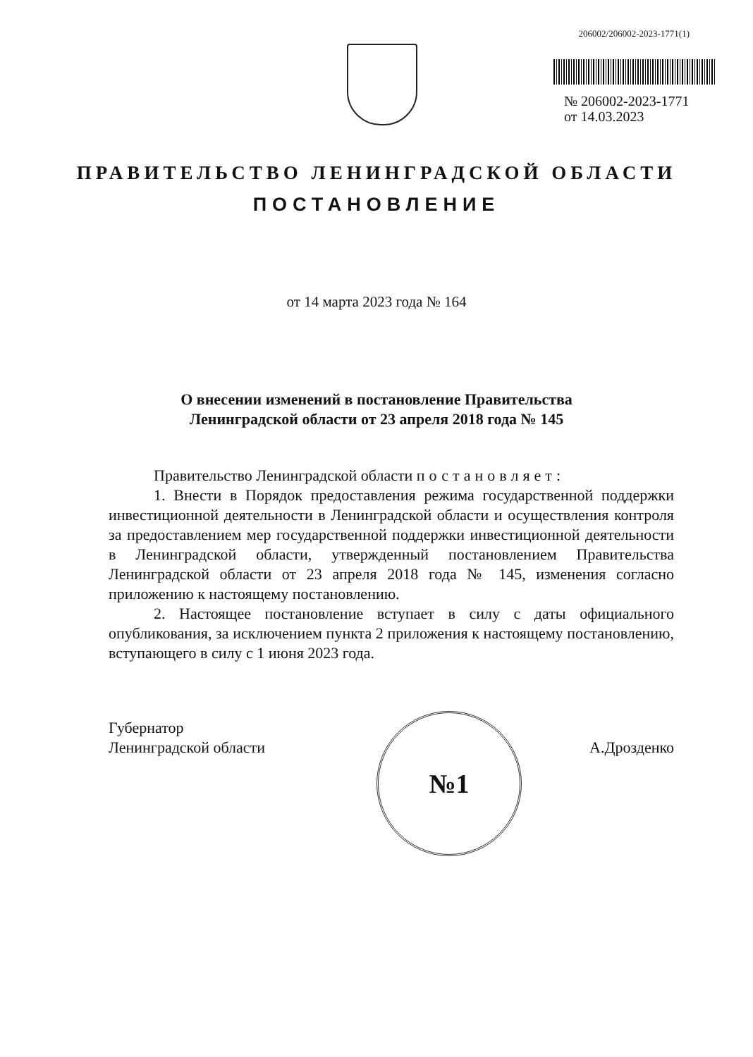206002/206002-2023-1771(1)
№ 206002-2023-1771
от 14.03.2023
ПРАВИТЕЛЬСТВО ЛЕНИНГРАДСКОЙ ОБЛАСТИ
ПОСТАНОВЛЕНИЕ
от 14 марта 2023 года № 164
О внесении изменений в постановление Правительства
Ленинградской области от 23 апреля 2018 года № 145
Правительство Ленинградской области постановляет:
1. Внести в Порядок предоставления режима государственной поддержки инвестиционной деятельности в Ленинградской области и осуществления контроля за предоставлением мер государственной поддержки инвестиционной деятельности в Ленинградской области, утвержденный постановлением Правительства Ленинградской области от 23 апреля 2018 года № 145, изменения согласно приложению к настоящему постановлению.
2. Настоящее постановление вступает в силу с даты официального опубликования, за исключением пункта 2 приложения к настоящему постановлению, вступающего в силу с 1 июня 2023 года.
Губернатор
Ленинградской области
№1
А.Дрозденко